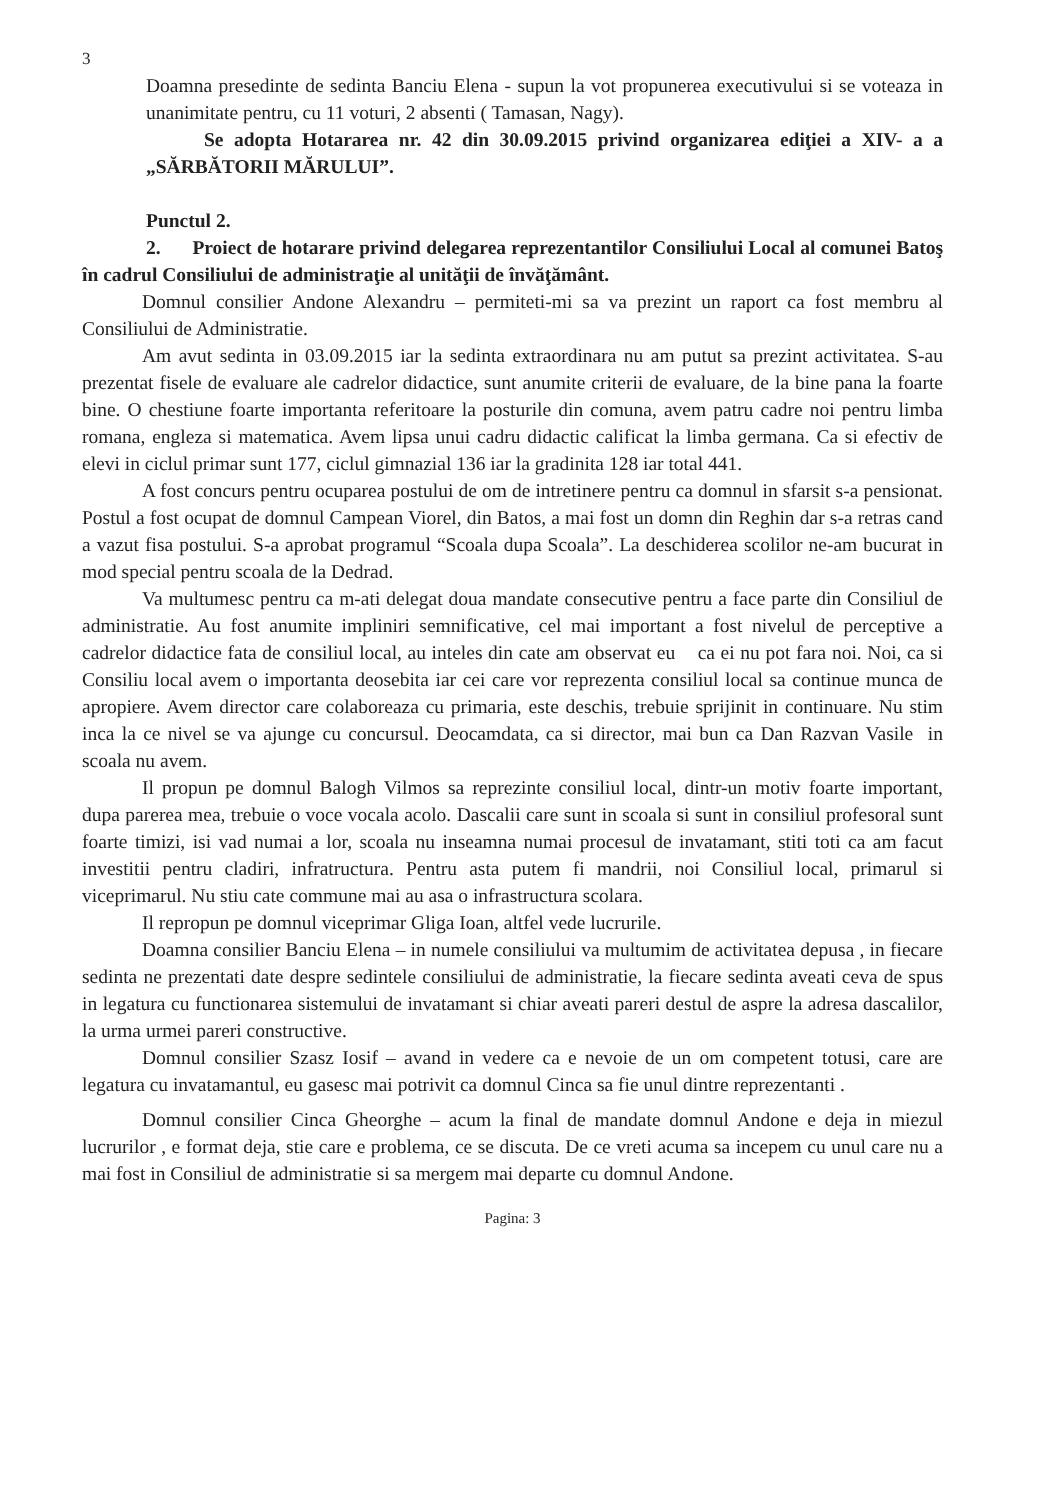3
Doamna presedinte de sedinta Banciu Elena - supun la vot propunerea executivului si se voteaza in unanimitate pentru, cu 11 voturi, 2 absenti ( Tamasan, Nagy).
Se adopta Hotararea nr. 42 din 30.09.2015 privind organizarea ediţiei a XIV- a a „SĂRBĂTORII MĂRULUI”.
Punctul 2.
2. Proiect de hotarare privind delegarea reprezentantilor Consiliului Local al comunei Batoş în cadrul Consiliului de administraţie al unităţii de învăţământ.
Domnul consilier Andone Alexandru – permiteti-mi sa va prezint un raport ca fost membru al Consiliului de Administratie.
Am avut sedinta in 03.09.2015 iar la sedinta extraordinara nu am putut sa prezint activitatea. S-au prezentat fisele de evaluare ale cadrelor didactice, sunt anumite criterii de evaluare, de la bine pana la foarte bine. O chestiune foarte importanta referitoare la posturile din comuna, avem patru cadre noi pentru limba romana, engleza si matematica. Avem lipsa unui cadru didactic calificat la limba germana. Ca si efectiv de elevi in ciclul primar sunt 177, ciclul gimnazial 136 iar la gradinita 128 iar total 441.
A fost concurs pentru ocuparea postului de om de intretinere pentru ca domnul in sfarsit s-a pensionat. Postul a fost ocupat de domnul Campean Viorel, din Batos, a mai fost un domn din Reghin dar s-a retras cand a vazut fisa postului. S-a aprobat programul “Scoala dupa Scoala”. La deschiderea scolilor ne-am bucurat in mod special pentru scoala de la Dedrad.
Va multumesc pentru ca m-ati delegat doua mandate consecutive pentru a face parte din Consiliul de administratie. Au fost anumite impliniri semnificative, cel mai important a fost nivelul de perceptive a cadrelor didactice fata de consiliul local, au inteles din cate am observat eu ca ei nu pot fara noi. Noi, ca si Consiliu local avem o importanta deosebita iar cei care vor reprezenta consiliul local sa continue munca de apropiere. Avem director care colaboreaza cu primaria, este deschis, trebuie sprijinit in continuare. Nu stim inca la ce nivel se va ajunge cu concursul. Deocamdata, ca si director, mai bun ca Dan Razvan Vasile in scoala nu avem.
Il propun pe domnul Balogh Vilmos sa reprezinte consiliul local, dintr-un motiv foarte important, dupa parerea mea, trebuie o voce vocala acolo. Dascalii care sunt in scoala si sunt in consiliul profesoral sunt foarte timizi, isi vad numai a lor, scoala nu inseamna numai procesul de invatamant, stiti toti ca am facut investitii pentru cladiri, infratructura. Pentru asta putem fi mandrii, noi Consiliul local, primarul si viceprimarul. Nu stiu cate commune mai au asa o infrastructura scolara.
Il repropun pe domnul viceprimar Gliga Ioan, altfel vede lucrurile.
Doamna consilier Banciu Elena – in numele consiliului va multumim de activitatea depusa , in fiecare sedinta ne prezentati date despre sedintele consiliului de administratie, la fiecare sedinta aveati ceva de spus in legatura cu functionarea sistemului de invatamant si chiar aveati pareri destul de aspre la adresa dascalilor, la urma urmei pareri constructive.
Domnul consilier Szasz Iosif – avand in vedere ca e nevoie de un om competent totusi, care are legatura cu invatamantul, eu gasesc mai potrivit ca domnul Cinca sa fie unul dintre reprezentanti .
Domnul consilier Cinca Gheorghe – acum la final de mandate domnul Andone e deja in miezul lucrurilor , e format deja, stie care e problema, ce se discuta. De ce vreti acuma sa incepem cu unul care nu a mai fost in Consiliul de administratie si sa mergem mai departe cu domnul Andone.
Pagina: 3